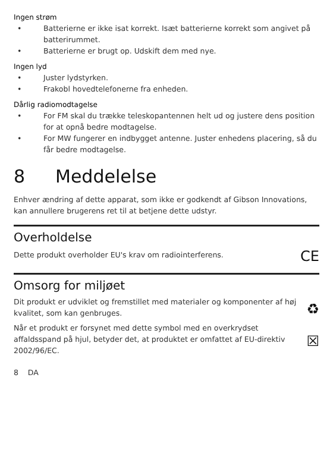Ingen strøm
• Batterierne er ikke isat korrekt. Isæt batterierne korrekt som angivet på batterirummet.
• Batterierne er brugt op. Udskift dem med nye.
Ingen lyd
• Juster lydstyrken.
• Frakobl hovedtelefonerne fra enheden.
Dårlig radiomodtagelse
• For FM skal du trække teleskopantennen helt ud og justere dens position for at opnå bedre modtagelse.
• For MW fungerer en indbygget antenne. Juster enhedens placering, så du får bedre modtagelse.
8 Meddelelse
Enhver ændring af dette apparat, som ikke er godkendt af Gibson Innovations, kan annullere brugerens ret til at betjene dette udstyr.
Overholdelse
Dette produkt overholder EU's krav om radiointerferens.
CE
Omsorg for miljøet
Dit produkt er udviklet og fremstillet med materialer og komponenter af høj kvalitet, som kan genbruges.
♻
Når et produkt er forsynet med dette symbol med en overkrydset affaldsspand på hjul, betyder det, at produktet er omfattet af EU-direktiv 2002/96/EC.
☒
8 DA